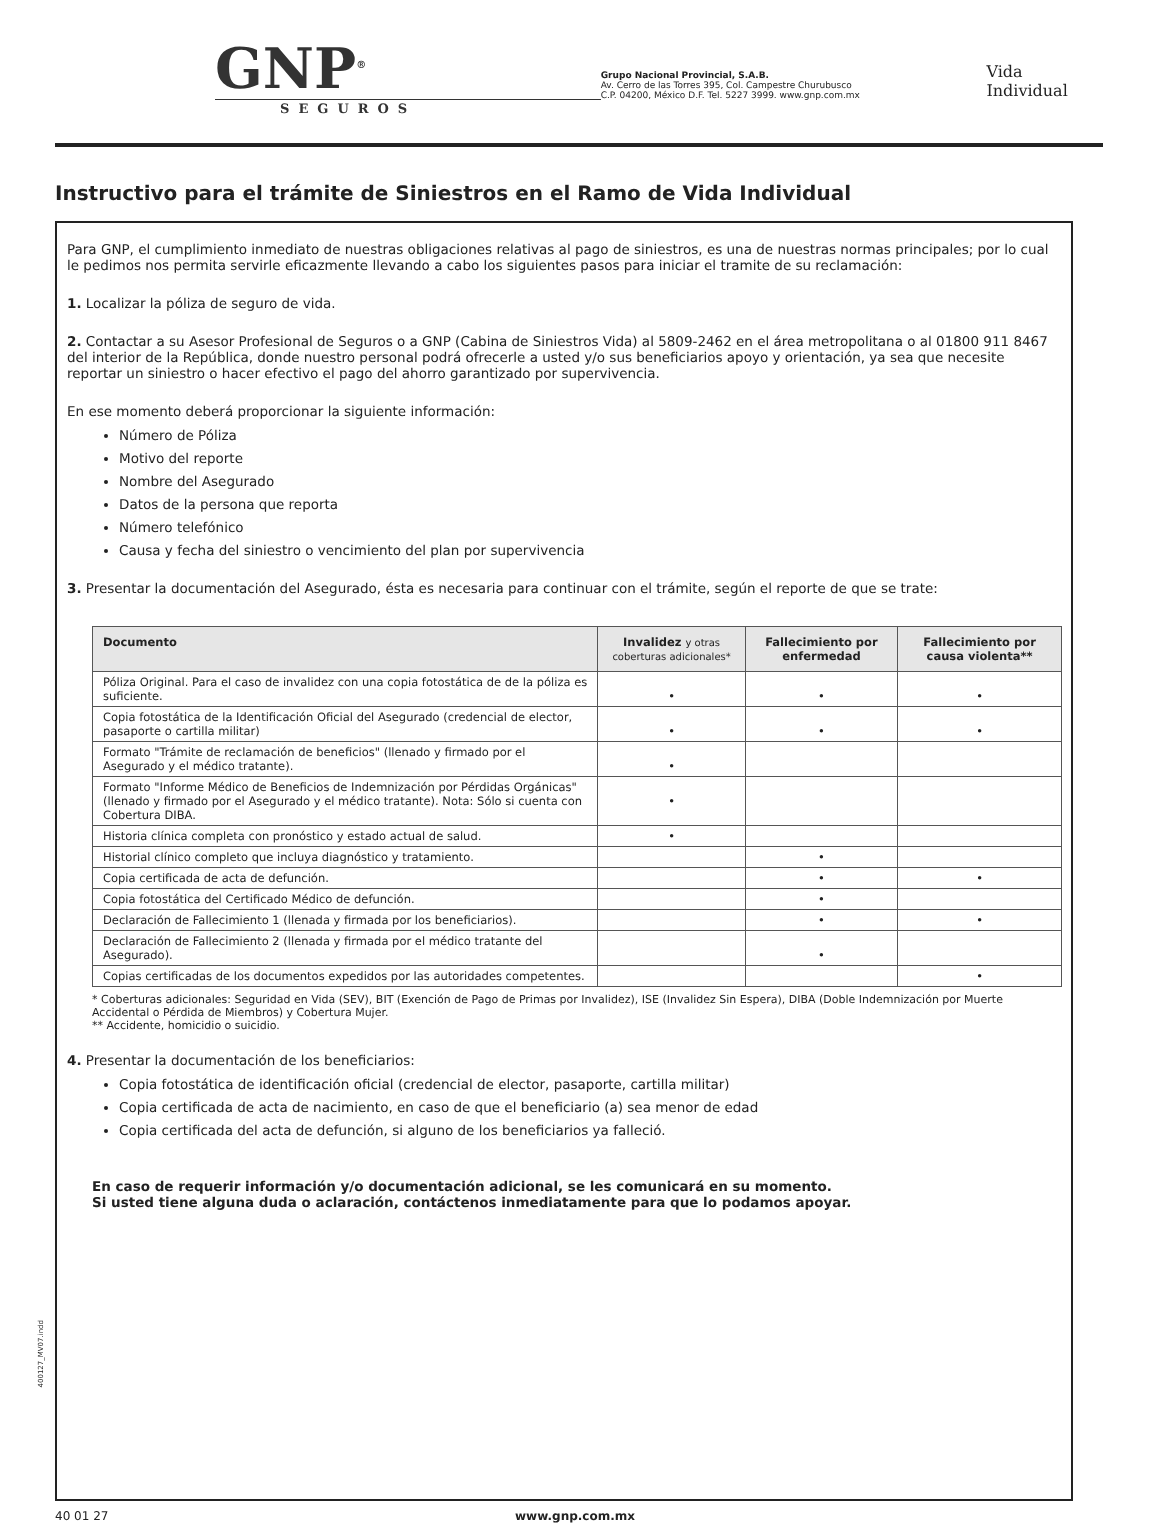GNP<sup>®</sup>
SEGUROS
Grupo Nacional Provincial, S.A.B.
Av. Cerro de las Torres 395, Col. Campestre Churubusco
C.P. 04200, México D.F. Tel. 5227 3999. www.gnp.com.mx
Vida Individual
Instructivo para el trámite de Siniestros en el Ramo de Vida Individual
Para GNP, el cumplimiento inmediato de nuestras obligaciones relativas al pago de siniestros, es una de nuestras normas principales; por lo cual le pedimos nos permita servirle eficazmente llevando a cabo los siguientes pasos para iniciar el tramite de su reclamación:
1. Localizar la póliza de seguro de vida.
2. Contactar a su Asesor Profesional de Seguros o a GNP (Cabina de Siniestros Vida) al 5809-2462 en el área metropolitana o al 01800 911 8467 del interior de la República, donde nuestro personal podrá ofrecerle a usted y/o sus beneficiarios apoyo y orientación, ya sea que necesite reportar un siniestro o hacer efectivo el pago del ahorro garantizado por supervivencia.
En ese momento deberá proporcionar la siguiente información:
Número de Póliza
Motivo del reporte
Nombre del Asegurado
Datos de la persona que reporta
Número telefónico
Causa y fecha del siniestro o vencimiento del plan por supervivencia
3. Presentar la documentación del Asegurado, ésta es necesaria para continuar con el trámite, según el reporte de que se trate:
| Documento | Invalidez y otras coberturas adicionales* | Fallecimiento por enfermedad | Fallecimiento por causa violenta** |
| --- | --- | --- | --- |
| Póliza Original. Para el caso de invalidez con una copia fotostática de de la póliza es suficiente. | • | • | • |
| Copia fotostática de la Identificación Oficial del Asegurado (credencial de elector, pasaporte o cartilla militar) | • | • | • |
| Formato "Trámite de reclamación de beneficios" (llenado y firmado por el Asegurado y el médico tratante). | • | | |
| Formato "Informe Médico de Beneficios de Indemnización por Pérdidas Orgánicas" (llenado y firmado por el Asegurado y el médico tratante). Nota: Sólo si cuenta con Cobertura DIBA. | • | | |
| Historia clínica completa con pronóstico y estado actual de salud. | • | | |
| Historial clínico completo que incluya diagnóstico y tratamiento. | | • | |
| Copia certificada de acta de defunción. | | • | • |
| Copia fotostática del Certificado Médico de defunción. | | • | |
| Declaración de Fallecimiento 1 (llenada y firmada por los beneficiarios). | | • | • |
| Declaración de Fallecimiento 2 (llenada y firmada por el médico tratante del Asegurado). | | • | |
| Copias certificadas de los documentos expedidos por las autoridades competentes. | | | • |
* Coberturas adicionales: Seguridad en Vida (SEV), BIT (Exención de Pago de Primas por Invalidez), ISE (Invalidez Sin Espera), DIBA (Doble Indemnización por Muerte Accidental o Pérdida de Miembros) y Cobertura Mujer.
** Accidente, homicidio o suicidio.
4. Presentar la documentación de los beneficiarios:
Copia fotostática de identificación oficial (credencial de elector, pasaporte, cartilla militar)
Copia certificada de acta de nacimiento, en caso de que el beneficiario (a) sea menor de edad
Copia certificada del acta de defunción, si alguno de los beneficiarios ya falleció.
En caso de requerir información y/o documentación adicional, se les comunicará en su momento.
Si usted tiene alguna duda o aclaración, contáctenos inmediatamente para que lo podamos apoyar.
400127_MV07.indd
40 01 27 www.gnp.com.mx